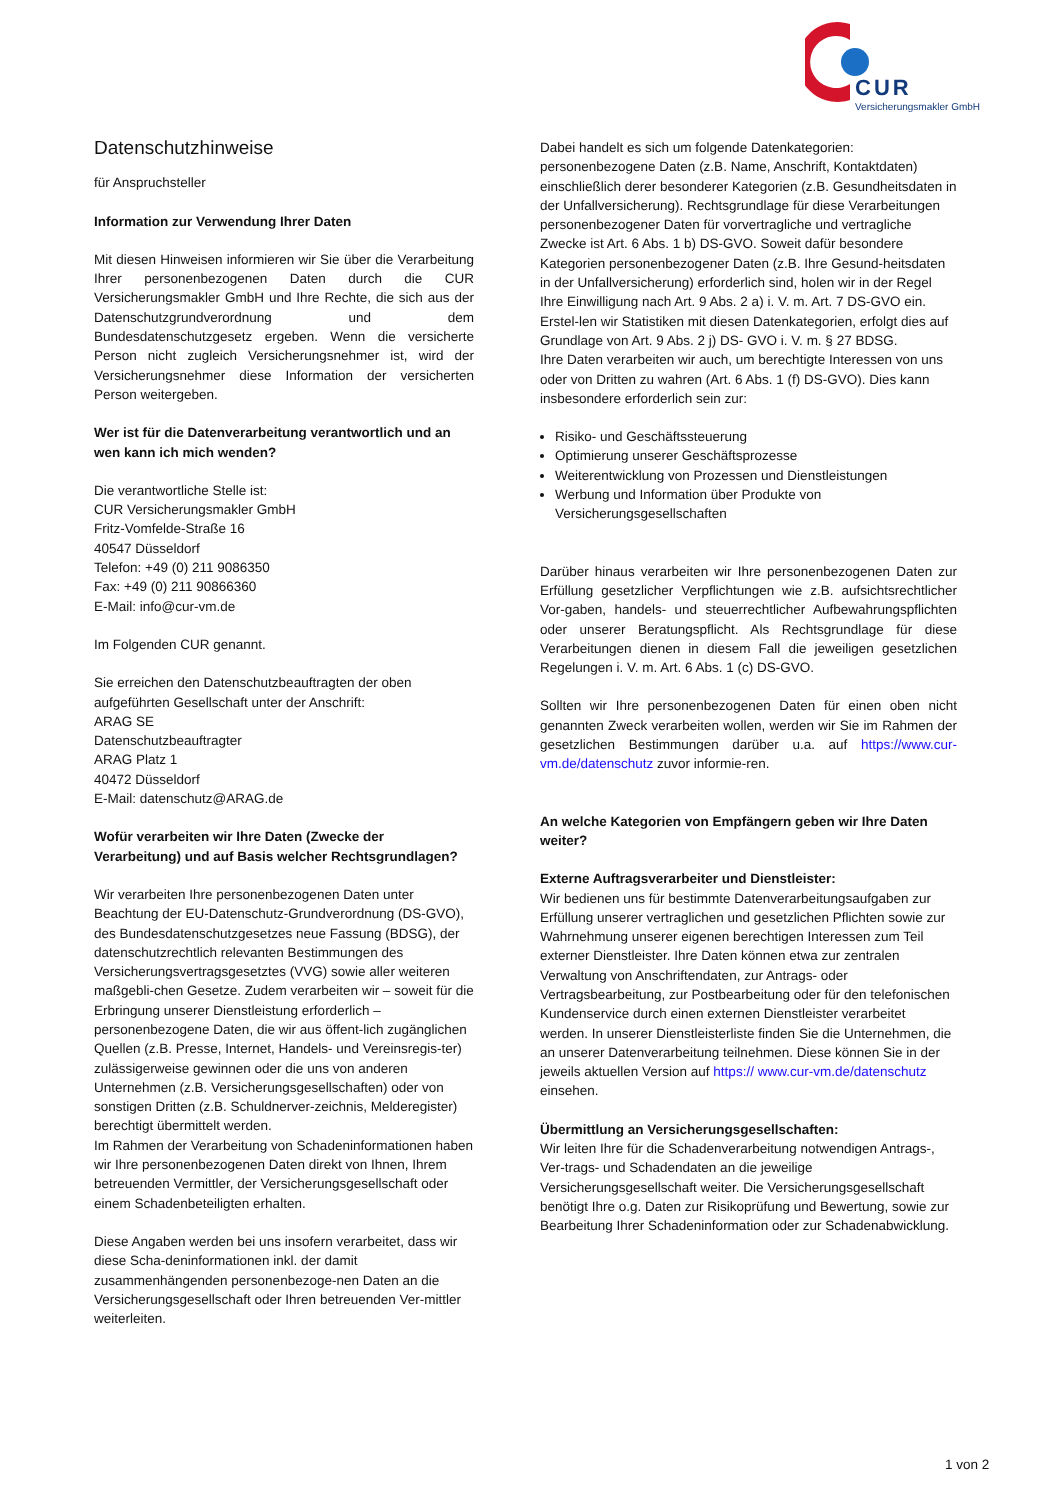CUR
Versicherungsmakler GmbH
Datenschutzhinweise
für Anspruchsteller
Information zur Verwendung Ihrer Daten
Mit diesen Hinweisen informieren wir Sie über die Verarbeitung Ihrer personenbezogenen Daten durch die CUR Versicherungsmakler GmbH und Ihre Rechte, die sich aus der Datenschutzgrundverordnung und dem Bundesdatenschutzgesetz ergeben. Wenn die versicherte Person nicht zugleich Versicherungsnehmer ist, wird der Versicherungsnehmer diese Information der versicherten Person weitergeben.
Wer ist für die Datenverarbeitung verantwortlich und an wen kann ich mich wenden?
Die verantwortliche Stelle ist:
CUR Versicherungsmakler GmbH
Fritz-Vomfelde-Straße 16
40547 Düsseldorf
Telefon: +49 (0) 211 9086350
Fax: +49 (0) 211 90866360
E-Mail: info@cur-vm.de
Im Folgenden CUR genannt.
Sie erreichen den Datenschutzbeauftragten der oben aufgeführten Gesellschaft unter der Anschrift:
ARAG SE
Datenschutzbeauftragter
ARAG Platz 1
40472 Düsseldorf
E-Mail: datenschutz@ARAG.de
Wofür verarbeiten wir Ihre Daten (Zwecke der Verarbeitung) und auf Basis welcher Rechtsgrundlagen?
Wir verarbeiten Ihre personenbezogenen Daten unter Beachtung der EU-Datenschutz-Grundverordnung (DS-GVO), des Bundesdatenschutzgesetzes neue Fassung (BDSG), der datenschutzrechtlich relevanten Bestimmungen des Versicherungsvertragsgesetztes (VVG) sowie aller weiteren maßgebli-chen Gesetze. Zudem verarbeiten wir – soweit für die Erbringung unserer Dienstleistung erforderlich – personenbezogene Daten, die wir aus öffent-lich zugänglichen Quellen (z.B. Presse, Internet, Handels- und Vereinsregis-ter) zulässigerweise gewinnen oder die uns von anderen Unternehmen (z.B. Versicherungsgesellschaften) oder von sonstigen Dritten (z.B. Schuldnerver-zeichnis, Melderegister) berechtigt übermittelt werden.
Im Rahmen der Verarbeitung von Schadeninformationen haben wir Ihre personenbezogenen Daten direkt von Ihnen, Ihrem betreuenden Vermittler, der Versicherungsgesellschaft oder einem Schadenbeteiligten erhalten.
Diese Angaben werden bei uns insofern verarbeitet, dass wir diese Scha-deninformationen inkl. der damit zusammenhängenden personenbezoge-nen Daten an die Versicherungsgesellschaft oder Ihren betreuenden Ver-mittler weiterleiten.
Dabei handelt es sich um folgende Datenkategorien: personenbezogene Daten (z.B. Name, Anschrift, Kontaktdaten) einschließlich derer besonderer Kategorien (z.B. Gesundheitsdaten in der Unfallversicherung). Rechtsgrundlage für diese Verarbeitungen personenbezogener Daten für vorvertragliche und vertragliche Zwecke ist Art. 6 Abs. 1 b) DS-GVO. Soweit dafür besondere Kategorien personenbezogener Daten (z.B. Ihre Gesund-heitsdaten in der Unfallversicherung) erforderlich sind, holen wir in der Regel Ihre Einwilligung nach Art. 9 Abs. 2 a) i. V. m. Art. 7 DS-GVO ein. Erstel-len wir Statistiken mit diesen Datenkategorien, erfolgt dies auf Grundlage von Art. 9 Abs. 2 j) DS- GVO i. V. m. § 27 BDSG.
Ihre Daten verarbeiten wir auch, um berechtigte Interessen von uns oder von Dritten zu wahren (Art. 6 Abs. 1 (f) DS-GVO). Dies kann insbesondere erforderlich sein zur:
Risiko- und Geschäftssteuerung
Optimierung unserer Geschäftsprozesse
Weiterentwicklung von Prozessen und Dienstleistungen
Werbung und Information über Produkte von Versicherungsgesellschaften
Darüber hinaus verarbeiten wir Ihre personenbezogenen Daten zur Erfüllung gesetzlicher Verpflichtungen wie z.B. aufsichtsrechtlicher Vor-gaben, handels- und steuerrechtlicher Aufbewahrungspflichten oder unserer Beratungspflicht. Als Rechtsgrundlage für diese Verarbeitungen dienen in diesem Fall die jeweiligen gesetzlichen Regelungen i. V. m. Art. 6 Abs. 1 (c) DS-GVO.
Sollten wir Ihre personenbezogenen Daten für einen oben nicht genannten Zweck verarbeiten wollen, werden wir Sie im Rahmen der gesetzlichen Bestimmungen darüber u.a. auf https://www.cur-vm.de/datenschutz zuvor informie-ren.
An welche Kategorien von Empfängern geben wir Ihre Daten weiter?
Externe Auftragsverarbeiter und Dienstleister:
Wir bedienen uns für bestimmte Datenverarbeitungsaufgaben zur Erfüllung unserer vertraglichen und gesetzlichen Pflichten sowie zur Wahrnehmung unserer eigenen berechtigen Interessen zum Teil externer Dienstleister. Ihre Daten können etwa zur zentralen Verwaltung von Anschriftendaten, zur Antrags- oder Vertragsbearbeitung, zur Postbearbeitung oder für den telefonischen Kundenservice durch einen externen Dienstleister verarbeitet werden. In unserer Dienstleisterliste finden Sie die Unternehmen, die an unserer Datenverarbeitung teilnehmen. Diese können Sie in der jeweils aktuellen Version auf https:// www.cur-vm.de/datenschutz einsehen.
Übermittlung an Versicherungsgesellschaften:
Wir leiten Ihre für die Schadenverarbeitung notwendigen Antrags-, Ver-trags- und Schadendaten an die jeweilige Versicherungsgesellschaft weiter. Die Versicherungsgesellschaft benötigt Ihre o.g. Daten zur Risikoprüfung und Bewertung, sowie zur Bearbeitung Ihrer Schadeninformation oder zur Schadenabwicklung.
1 von 2